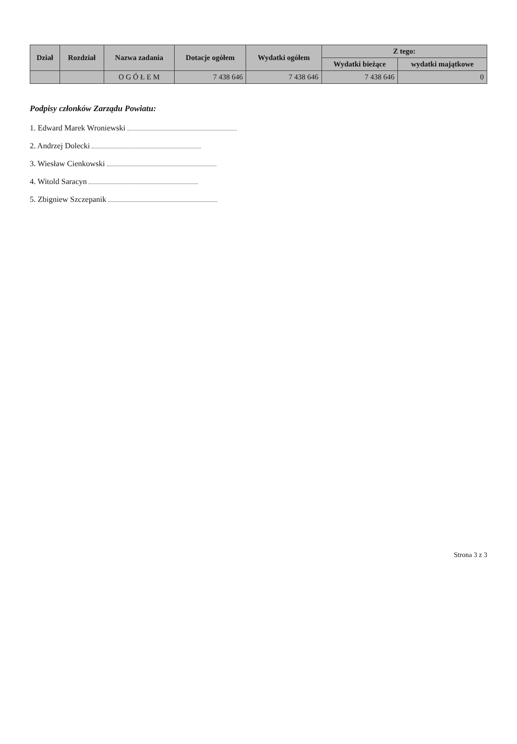| Dział | Rozdział | Nazwa zadania | Dotacje ogółem | Wydatki ogółem | Z tego: | |
| --- | --- | --- | --- | --- | --- | --- |
| | | | | | Wydatki bieżące | wydatki majątkowe |
| | | O G Ó Ł E M | 7 438 646 | 7 438 646 | 7 438 646 | 0 |
Podpisy członków Zarządu Powiatu:
1. Edward Marek Wroniewski
2. Andrzej Dolecki
3. Wiesław Cienkowski
4. Witold Saracyn
5. Zbigniew Szczepanik
Strona 3 z 3